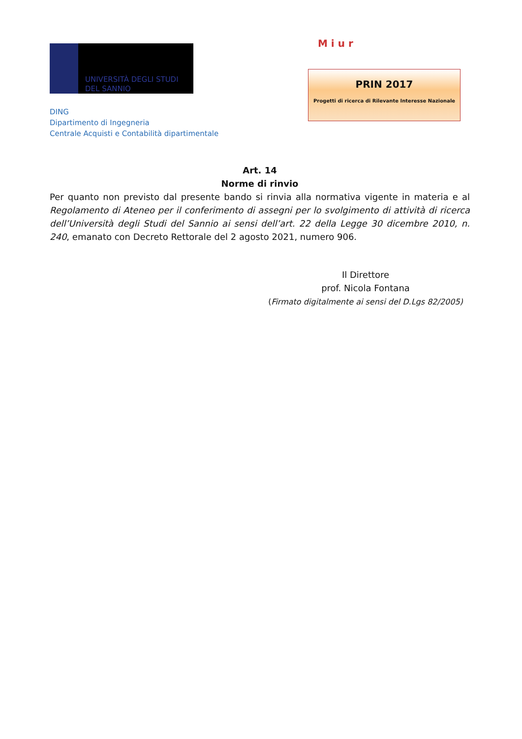UNIVERSITÀ DEGLI STUDI
DEL SANNIO
DING
Dipartimento di Ingegneria
Centrale Acquisti e Contabilità dipartimentale
M i u r
PRIN 2017
Progetti di ricerca di Rilevante Interesse Nazionale
Art. 14
Norme di rinvio
Per quanto non previsto dal presente bando si rinvia alla normativa vigente in materia e al Regolamento di Ateneo per il conferimento di assegni per lo svolgimento di attività di ricerca dell’Università degli Studi del Sannio ai sensi dell’art. 22 della Legge 30 dicembre 2010, n. 240, emanato con Decreto Rettorale del 2 agosto 2021, numero 906.
Il Direttore
prof. Nicola Fontana
(Firmato digitalmente ai sensi del D.Lgs 82/2005)